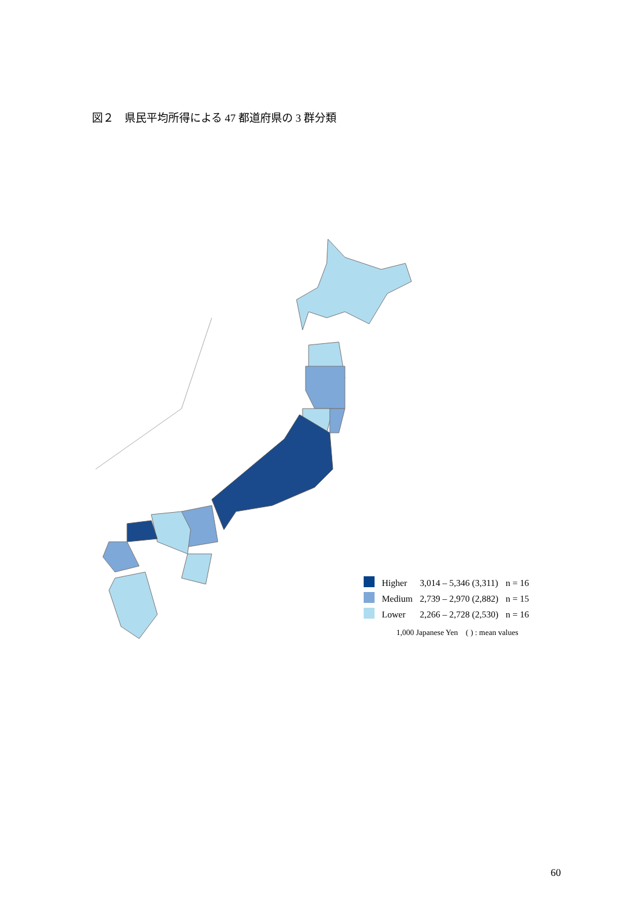図２　県民平均所得による 47 都道府県の 3 群分類
| | Higher | 3,014 – 5,346 (3,311) | n = 16 |
| | Medium | 2,739 – 2,970 (2,882) | n = 15 |
| | Lower | 2,266 – 2,728 (2,530) | n = 16 |
1,000 Japanese Yen　( ) : mean values
60